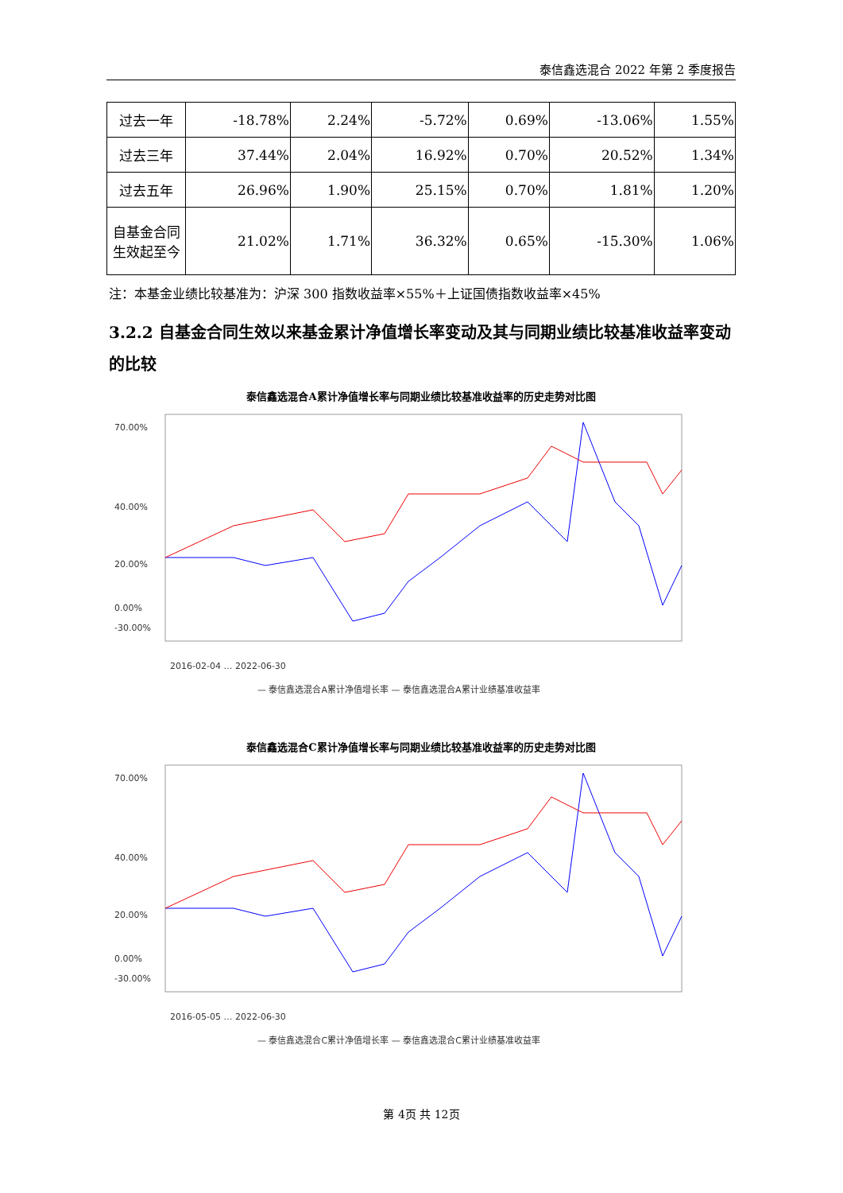泰信鑫选混合 2022 年第 2 季度报告
| 过去一年 | -18.78% | 2.24% | -5.72% | 0.69% | -13.06% | 1.55% |
| 过去三年 | 37.44% | 2.04% | 16.92% | 0.70% | 20.52% | 1.34% |
| 过去五年 | 26.96% | 1.90% | 25.15% | 0.70% | 1.81% | 1.20% |
| 自基金合同 生效起至今 | 21.02% | 1.71% | 36.32% | 0.65% | -15.30% | 1.06% |
注：本基金业绩比较基准为：沪深 300 指数收益率×55%＋上证国债指数收益率×45%
3.2.2 自基金合同生效以来基金累计净值增长率变动及其与同期业绩比较基准收益率变动的比较
泰信鑫选混合A累计净值增长率与同期业绩比较基准收益率的历史走势对比图
70.00%
40.00%
20.00%
0.00%
-30.00%
2016-02-04 … 2022-06-30
— 泰信鑫选混合A累计净值增长率 — 泰信鑫选混合A累计业绩基准收益率
泰信鑫选混合C累计净值增长率与同期业绩比较基准收益率的历史走势对比图
70.00%
40.00%
20.00%
0.00%
-30.00%
2016-05-05 … 2022-06-30
— 泰信鑫选混合C累计净值增长率 — 泰信鑫选混合C累计业绩基准收益率
第 4页 共 12页